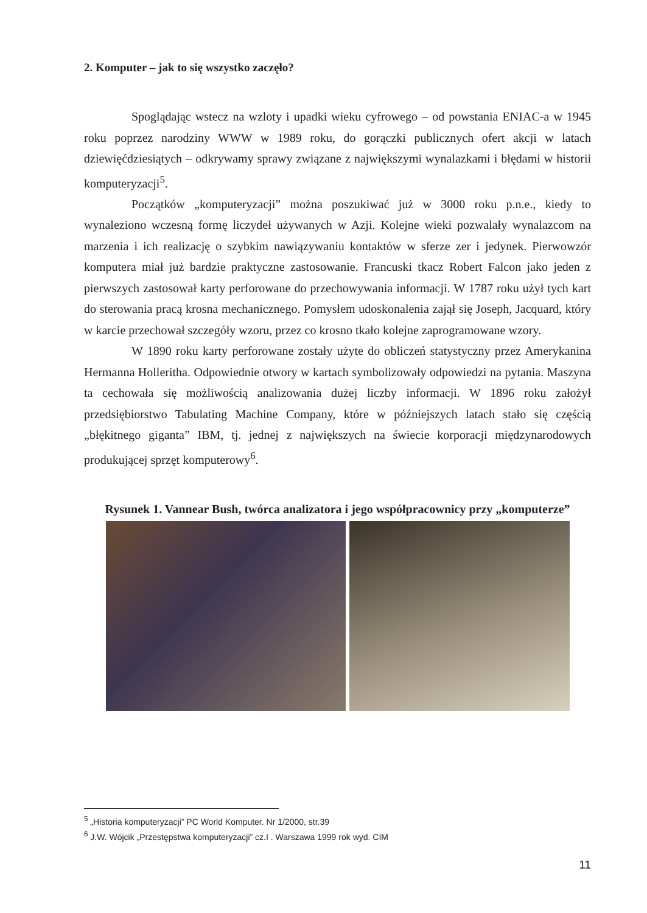2. Komputer – jak to się wszystko zaczęło?
Spoglądając wstecz na wzloty i upadki wieku cyfrowego – od powstania ENIAC-a w 1945 roku poprzez narodziny WWW w 1989 roku, do gorączki publicznych ofert akcji w latach dziewięćdziesiątych – odkrywamy sprawy związane z największymi wynalazkami i błędami w historii komputeryzacji<sup>5</sup>.
Początków „komputeryzacji” można poszukiwać już w 3000 roku p.n.e., kiedy to wynaleziono wczesną formę liczydeł używanych w Azji. Kolejne wieki pozwalały wynalazcom na marzenia i ich realizację o szybkim nawiązywaniu kontaktów w sferze zer i jedynek. Pierwowzór komputera miał już bardzie praktyczne zastosowanie. Francuski tkacz Robert Falcon jako jeden z pierwszych zastosował karty perforowane do przechowywania informacji. W 1787 roku użył tych kart do sterowania pracą krosna mechanicznego. Pomysłem udoskonalenia zajął się Joseph, Jacquard, który w karcie przechował szczegóły wzoru, przez co krosno tkało kolejne zaprogramowane wzory.
W 1890 roku karty perforowane zostały użyte do obliczeń statystyczny przez Amerykanina Hermanna Holleritha. Odpowiednie otwory w kartach symbolizowały odpowiedzi na pytania. Maszyna ta cechowała się możliwością analizowania dużej liczby informacji. W 1896 roku założył przedsiębiorstwo Tabulating Machine Company, które w późniejszych latach stało się częścią „błękitnego giganta” IBM, tj. jednej z największych na świecie korporacji międzynarodowych produkującej sprzęt komputerowy<sup>6</sup>.
Rysunek 1. Vannear Bush, twórca analizatora i jego współpracownicy przy „komputerze”
<sup>5</sup> „Historia komputeryzacji” PC World Komputer. Nr 1/2000, str.39
<sup>6</sup> J.W. Wójcik „Przestępstwa komputeryzacji” cz.I . Warszawa 1999 rok wyd. CIM
11